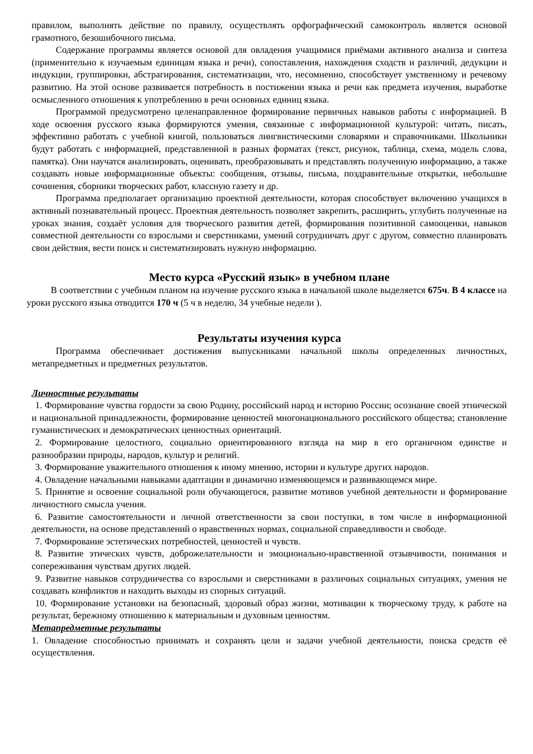правилом, выполнять действие по правилу, осуществлять орфографический самоконтроль является основой грамотного, безошибочного письма.
Содержание программы является основой для овладения учащимися приёмами активного анализа и синтеза (применительно к изучаемым единицам языка и речи), сопоставления, нахождения сходств и различий, дедукции и индукции, группировки, абстрагирования, систематизации, что, несомненно, способствует умственному и речевому развитию. На этой основе развивается потребность в постижении языка и речи как предмета изучения, выработке осмысленного отношения к употреблению в речи основных единиц языка.
Программой предусмотрено целенаправленное формирование первичных навыков работы с информацией. В ходе освоения русского языка формируются умения, связанные с информационной культурой: читать, писать, эффективно работать с учебной книгой, пользоваться лингвистическими словарями и справочниками. Школьники будут работать с информацией, представленной в разных форматах (текст, рисунок, таблица, схема, модель слова, памятка). Они научатся анализировать, оценивать, преобразовывать и представлять полученную информацию, а также создавать новые информационные объекты: сообщения, отзывы, письма, поздравительные открытки, небольшие сочинения, сборники творческих работ, классную газету и др.
Программа предполагает организацию проектной деятельности, которая способствует включению учащихся в активный познавательный процесс. Проектная деятельность позволяет закрепить, расширить, углубить полученные на уроках знания, создаёт условия для творческого развития детей, формирования позитивной самооценки, навыков совместной деятельности со взрослыми и сверстниками, умений сотрудничать друг с другом, совместно планировать свои действия, вести поиск и систематизировать нужную информацию.
Место курса «Русский язык» в учебном плане
В соответствии с учебным планом на изучение русского языка в начальной школе выделяется 675ч. В 4 классе на уроки русского языка отводится 170 ч (5 ч в неделю, 34 учебные недели ).
Результаты изучения курса
Программа обеспечивает достижения выпускниками начальной школы определенных личностных, метапредметных и предметных результатов.
Личностные результаты
1. Формирование чувства гордости за свою Родину, российский народ и историю России; осознание своей этнической и национальной принадлежности, формирование ценностей многонационального российского общества; становление гуманистических и демократических ценностных ориентаций.
2. Формирование целостного, социально ориентированного взгляда на мир в его органичном единстве и разнообразии природы, народов, культур и религий.
3. Формирование уважительного отношения к иному мнению, истории и культуре других народов.
4. Овладение начальными навыками адаптации в динамично изменяющемся и развивающемся мире.
5. Принятие и освоение социальной роли обучающегося, развитие мотивов учебной деятельности и формирование личностного смысла учения.
6. Развитие самостоятельности и личной ответственности за свои поступки, в том числе в информационной деятельности, на основе представлений о нравственных нормах, социальной справедливости и свободе.
7. Формирование эстетических потребностей, ценностей и чувств.
8. Развитие этических чувств, доброжелательности и эмоционально-нравственной отзывчивости, понимания и сопереживания чувствам других людей.
9. Развитие навыков сотрудничества со взрослыми и сверстниками в различных социальных ситуациях, умения не создавать конфликтов и находить выходы из спорных ситуаций.
10. Формирование установки на безопасный, здоровый образ жизни, мотивации к творческому труду, к работе на результат, бережному отношению к материальным и духовным ценностям.
Метапредметные результаты
1. Овладение способностью принимать и сохранять цели и задачи учебной деятельности, поиска средств её осуществления.